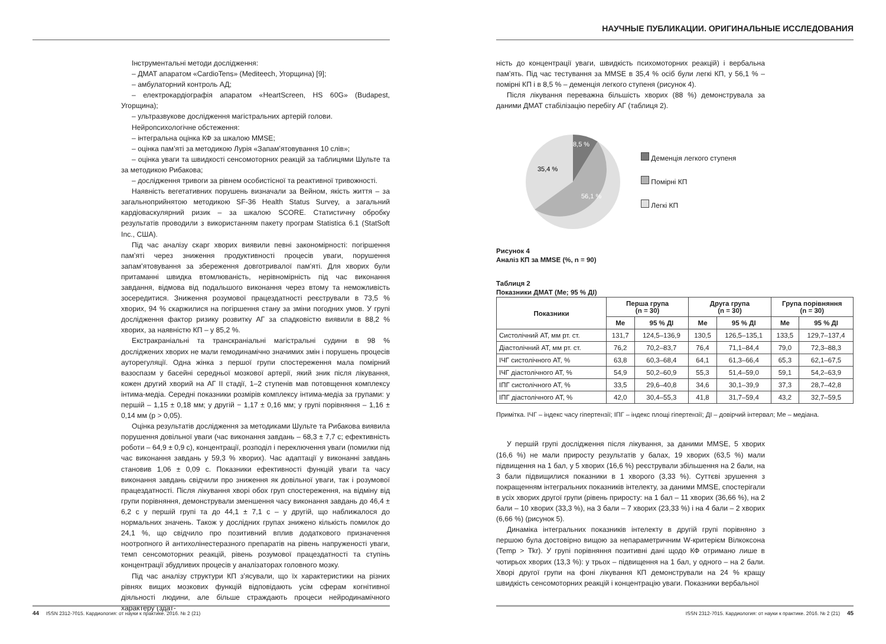Інструментальні методи дослідження:
– ДМАТ апаратом «CardioTens» (Mediteech, Угорщина) [9];
– амбулаторний контроль АД;
– електрокардіографія апаратом «HeartScreen, HS 60G» (Budapest, Угорщина);
– ультразвукове дослідження магістральних артерій голови.
Нейропсихологічне обстеження:
– інтегральна оцінка КФ за шкалою MMSE;
– оцінка пам’яті за методикою Лурія «Запам’ятовування 10 слів»;
– оцінка уваги та швидкості сенсомоторних реакцій за таблицями Шульте та за методикою Рибакова;
– дослідження тривоги за рівнем особистісної та реактивної тривожності.
Наявність вегетативних порушень визначали за Вейном, якість життя – за загальноприйнятою методикою SF-36 Health Status Survey, а загальний кардіоваскулярний ризик – за шкалою SCORE. Статистичну обробку результатів проводили з використанням пакету програм Statistica 6.1 (StatSoft Inc., США).
Під час аналізу скарг хворих виявили певні закономірності: погіршення пам’яті через зниження продуктивності процесів уваги, порушення запам’ятовування за збереження довготривалої пам’яті. Для хворих були притаманні швидка втомлюваність, нерівномірність під час виконання завдання, відмова від подальшого виконання через втому та неможливість зосередитися. Зниження розумової працездатності реєстрували в 73,5 % хворих, 94 % скаржилися на погіршення стану за зміни погодних умов. У групі дослідження фактор ризику розвитку АГ за спадковістю виявили в 88,2 % хворих, за наявністю КП – у 85,2 %.
Екстракраніальні та транскраніальні магістральні судини в 98 % досліджених хворих не мали гемодинамічно значимих змін і порушень процесів ауторегуляції. Одна жінка з першої групи спостереження мала помірний вазоспазм у басейні середньої мозкової артерії, який зник після лікування, кожен другий хворий на АГ II стадії, 1–2 ступенів мав потовщення комплексу інтима-медіа. Середні показники розмірів комплексу інтима-медіа за групами: у першій – 1,15 ± 0,18 мм; у другій − 1,17 ± 0,16 мм; у групі порівняння – 1,16 ± 0,14 мм (р > 0,05).
Оцінка результатів дослідження за методиками Шульте та Рибакова виявила порушення довільної уваги (час виконання завдань – 68,3 ± 7,7 с; ефективність роботи – 64,9 ± 0,9 с), концентрації, розподіл і переключення уваги (помилки під час виконання завдань у 59,3 % хворих). Час адаптації у виконанні завдань становив 1,06 ± 0,09 с. Показники ефективності функцій уваги та часу виконання завдань свідчили про зниження як довільної уваги, так і розумової працездатності. Після лікування хворі обох груп спостереження, на відміну від групи порівняння, демонстрували зменшення часу виконання завдань до 46,4 ± 6,2 с у першій групі та до 44,1 ± 7,1 с – у другій, що наближалося до нормальних значень. Також у дослідних групах знижено кількість помилок до 24,1 %, що свідчило про позитивний вплив додаткового призначення ноотропного й антихолінестеразного препаратів на рівень напруженості уваги, темп сенсомоторних реакцій, рівень розумової працездатності та ступінь концентрації збудливих процесів у аналізаторах головного мозку.
Під час аналізу структури КП з’ясували, що їх характеристики на різних рівнях вищих мозкових функцій відповідають усім сферам когнітивної діяльності людини, але більше страждають процеси нейродинамічного характеру (здат-
44 ISSN 2312-7015. Кардиология: от науки к практике. 2016. № 2 (21)
НАУЧНЫЕ ПУБЛИКАЦИИ. ОРИГИНАЛЬНЫЕ ИССЛЕДОВАНИЯ
ність до концентрації уваги, швидкість психомоторних реакцій) і вербальна пам’ять. Під час тестування за MMSE в 35,4 % осіб були легкі КП, у 56,1 % – помірні КП і в 8,5 % – деменція легкого ступеня (рисунок 4).
Після лікування переважна більшість хворих (88 %) демонструвала за даними ДМАТ стабілізацію перебігу АГ (таблиця 2).
8,5 %
35,4 %
56,1 %
Деменція легкого ступеня
Помірні КП
Легкі КП
Рисунок 4
Аналіз КП за MMSE (%, n = 90)
Таблиця 2
Показники ДМАТ (Ме; 95 % ДІ)
| Показники | Перша група (n = 30) | | Друга група (n = 30) | | Група порівняння (n = 30) | |
| --- | --- | --- | --- | --- | --- | --- |
| | Ме | 95 % ДІ | Ме | 95 % ДІ | Ме | 95 % ДІ |
| Систолічний АТ, мм рт. ст. | 131,7 | 124,5–136,9 | 130,5 | 126,5–135,1 | 133,5 | 129,7–137,4 |
| Діастолічний АТ, мм рт. ст. | 76,2 | 70,2–83,7 | 76,4 | 71,1–84,4 | 79,0 | 72,3–88,3 |
| ІЧГ систолічного АТ, % | 63,8 | 60,3–68,4 | 64,1 | 61,3–66,4 | 65,3 | 62,1–67,5 |
| ІЧГ діастолічного АТ, % | 54,9 | 50,2–60,9 | 55,3 | 51,4–59,0 | 59,1 | 54,2–63,9 |
| ІПГ систолічного АТ, % | 33,5 | 29,6–40,8 | 34,6 | 30,1–39,9 | 37,3 | 28,7–42,8 |
| ІПГ діастолічного АТ, % | 42,0 | 30,4–55,3 | 41,8 | 31,7–59,4 | 43,2 | 32,7–59,5 |
Примітка. ІЧГ – індекс часу гіпертензії; ІПГ – індекс площі гіпертензії; ДІ – довірчий інтервал; Ме – медіана.
У першій групі дослідження після лікування, за даними MMSE, 5 хворих (16,6 %) не мали приросту результатів у балах, 19 хворих (63,5 %) мали підвищення на 1 бал, у 5 хворих (16,6 %) реєстрували збільшення на 2 бали, на 3 бали підвищилися показники в 1 хворого (3,33 %). Суттєві зрушення з покращенням інтегральних показників інтелекту, за даними MMSE, спостерігали в усіх хворих другої групи (рівень приросту: на 1 бал – 11 хворих (36,66 %), на 2 бали – 10 хворих (33,3 %), на 3 бали – 7 хворих (23,33 %) і на 4 бали – 2 хворих (6,66 %) (рисунок 5).
Динаміка інтегральних показників інтелекту в другій групі порівняно з першою була достовірно вищою за непараметричним W-критерієм Вілкоксона (Temp > Tkr). У групі порівняння позитивні дані щодо КФ отримано лише в чотирьох хворих (13,3 %): у трьох – підвищення на 1 бал, у одного – на 2 бали. Хворі другої групи на фоні лікування КП демонстрували на 24 % кращу швидкість сенсомоторних реакцій і концентрацію уваги. Показники вербальної
ISSN 2312-7015. Кардиология: от науки к практике. 2016. № 2 (21) 45